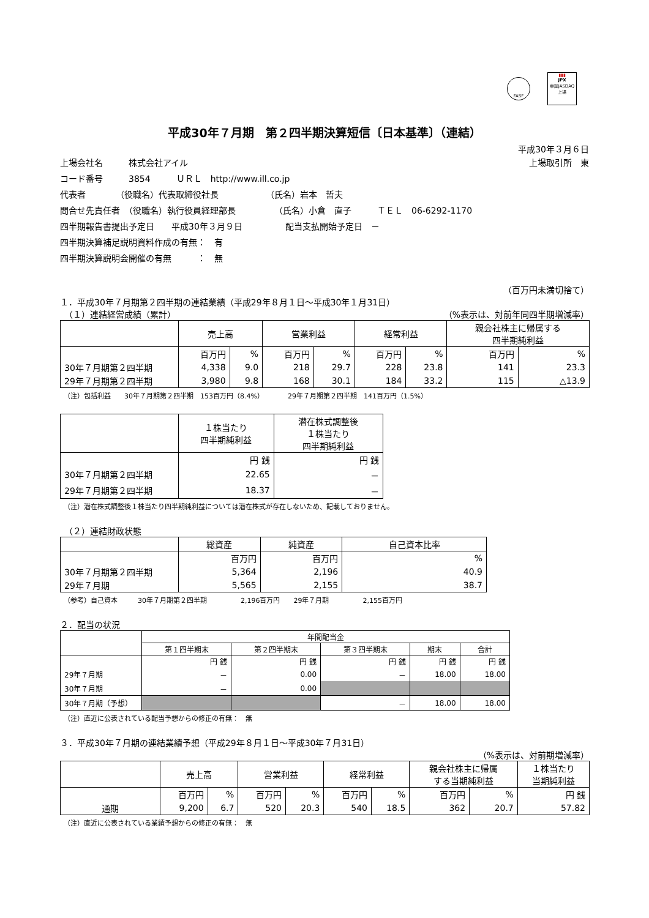FASF
▮▮▮
JPX
東証JASDAQ上場
平成30年７月期　第２四半期決算短信〔日本基準〕（連結）
平成30年３月６日
上場会社名　　　株式会社アイル 上場取引所　東
コード番号　　　3854　　　ＵＲＬ　http://www.ill.co.jp
代表者　　　　（役職名）代表取締役社長　　　　　　（氏名）岩本　哲夫
問合せ先責任者　（役職名）執行役員経理部長　　　　　（氏名）小倉　直子　　　ＴＥＬ　06-6292-1170
四半期報告書提出予定日　　平成30年３月９日　　　　　配当支払開始予定日　－
四半期決算補足説明資料作成の有無：　有
四半期決算説明会開催の有無　　　：　無
（百万円未満切捨て）
１．平成30年７月期第２四半期の連結業績（平成29年８月１日～平成30年１月31日）
　（１）連結経営成績（累計） （%表示は、対前年同四半期増減率）
| | 売上高 | | 営業利益 | | 経常利益 | | 親会社株主に帰属する 四半期純利益 | |
| --- | --- | --- | --- | --- | --- | --- | --- | --- |
| | 百万円 | % | 百万円 | % | 百万円 | % | 百万円 | % |
| 30年７月期第２四半期 | 4,338 | 9.0 | 218 | 29.7 | 228 | 23.8 | 141 | 23.3 |
| 29年７月期第２四半期 | 3,980 | 9.8 | 168 | 30.1 | 184 | 33.2 | 115 | △13.9 |
（注）包括利益　　30年７月期第２四半期　153百万円（8.4%）　　　　29年７月期第２四半期　141百万円（1.5%）
| | １株当たり 四半期純利益 | 潜在株式調整後 １株当たり 四半期純利益 |
| --- | --- | --- |
| | 円 銭 | 円 銭 |
| 30年７月期第２四半期 | 22.65 | － |
| 29年７月期第２四半期 | 18.37 | － |
（注）潜在株式調整後１株当たり四半期純利益については潜在株式が存在しないため、記載しておりません。
　（２）連結財政状態
| | 総資産 | 純資産 | 自己資本比率 |
| --- | --- | --- | --- |
| | 百万円 | 百万円 | % |
| 30年７月期第２四半期 | 5,364 | 2,196 | 40.9 |
| 29年７月期 | 5,565 | 2,155 | 38.7 |
（参考）自己資本　　　30年７月期第２四半期　　　　　2,196百万円　　29年７月期　　　　　2,155百万円
２．配当の状況
| | 年間配当金 | | | | |
| --- | --- | --- | --- | --- | --- |
| | 第１四半期末 | 第２四半期末 | 第３四半期末 | 期末 | 合計 |
| | 円 銭 | 円 銭 | 円 銭 | 円 銭 | 円 銭 |
| 29年７月期 | － | 0.00 | － | 18.00 | 18.00 |
| 30年７月期 | － | 0.00 | | | |
| 30年７月期（予想） | | | － | 18.00 | 18.00 |
（注）直近に公表されている配当予想からの修正の有無：　無
３．平成30年７月期の連結業績予想（平成29年８月１日～平成30年７月31日）
（%表示は、対前期増減率）
| | 売上高 | | 営業利益 | | 経常利益 | | 親会社株主に帰属 する当期純利益 | | １株当たり 当期純利益 |
| --- | --- | --- | --- | --- | --- | --- | --- | --- | --- |
| | 百万円 | % | 百万円 | % | 百万円 | % | 百万円 | % | 円 銭 |
| 通期 | 9,200 | 6.7 | 520 | 20.3 | 540 | 18.5 | 362 | 20.7 | 57.82 |
（注）直近に公表されている業績予想からの修正の有無：　無